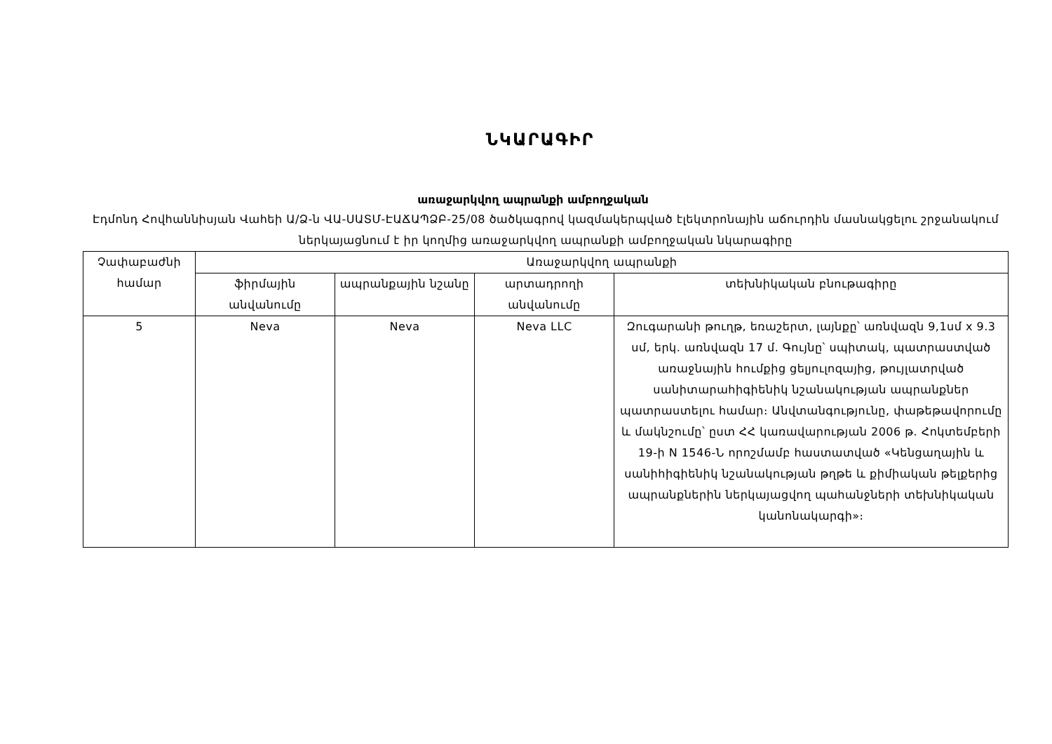ՆԿԱՐԱԳԻՐ
առաջարկվող ապրանքի ամբողջական
Էդմոնդ Հովհաննիսյան Վահեի Ա/Ձ-ն ՎԱ-ՍԱՏՄ-ԷԱՃԱՊՁԲ-25/08 ծածկագրով կազմակերպված էլեկտրոնային աճուրդին մասնակցելու շրջանակում ներկայացնում է իր կողմից առաջարկվող ապրանքի ամբողջական նկարագիրը
| Չափաբաժնի համար | Առաջարկվող ապրանքի | | | |
| --- | --- | --- | --- | --- |
| | ֆիրմային անվանումը | ապրանքային նշանը | արտադրողի անվանումը | տեխնիկական բնութագիրը |
| 5 | Neva | Neva | Neva LLC | Զուգարանի թուղթ, եռաշերտ, լայնքը՝ առնվազն 9,1սմ x 9.3 սմ, երկ. առնվազն 17 մ. Գույնը՝ սպիտակ, պատրաստված առաջնային հումքից ցելյուլոզայից, թույլատրված սանիտարահիգիենիկ նշանակության ապրանքներ պատրաստելու համար։ Անվտանգությունը, փաթեթավորումը և մակնշումը՝ ըստ ՀՀ կառավարության 2006 թ. Հոկտեմբերի 19-ի N 1546-Ն որոշմամբ հաստատված «Կենցաղային և սանիհիգիենիկ նշանակության թղթե և քիմիական թելքերից ապրանքներին ներկայացվող պահանջների տեխնիկական կանոնակարգի»։ |